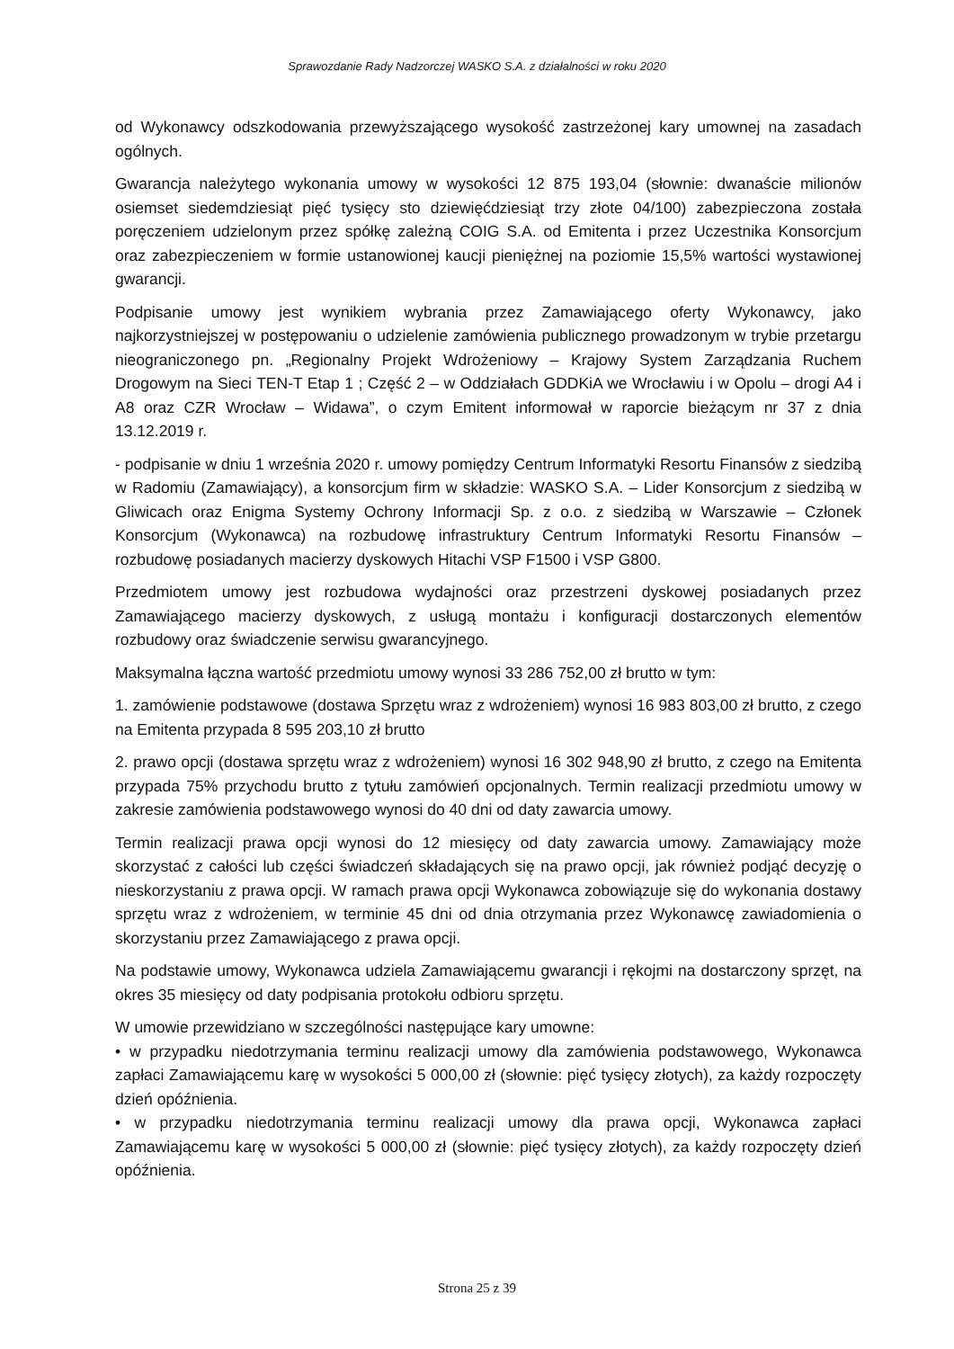Sprawozdanie Rady Nadzorczej WASKO S.A. z działalności w roku 2020
od Wykonawcy odszkodowania przewyższającego wysokość zastrzeżonej kary umownej na zasadach ogólnych.
Gwarancja należytego wykonania umowy w wysokości 12 875 193,04 (słownie: dwanaście milionów osiemset siedemdziesiąt pięć tysięcy sto dziewięćdziesiąt trzy złote 04/100) zabezpieczona została poręczeniem udzielonym przez spółkę zależną COIG S.A. od Emitenta i przez Uczestnika Konsorcjum oraz zabezpieczeniem w formie ustanowionej kaucji pieniężnej na poziomie 15,5% wartości wystawionej gwarancji.
Podpisanie umowy jest wynikiem wybrania przez Zamawiającego oferty Wykonawcy, jako najkorzystniejszej w postępowaniu o udzielenie zamówienia publicznego prowadzonym w trybie przetargu nieograniczonego pn. „Regionalny Projekt Wdrożeniowy – Krajowy System Zarządzania Ruchem Drogowym na Sieci TEN-T Etap 1 ; Część 2 – w Oddziałach GDDKiA we Wrocławiu i w Opolu – drogi A4 i A8 oraz CZR Wrocław – Widawa”, o czym Emitent informował w raporcie bieżącym nr 37 z dnia 13.12.2019 r.
- podpisanie w dniu 1 września 2020 r. umowy pomiędzy Centrum Informatyki Resortu Finansów z siedzibą w Radomiu (Zamawiający), a konsorcjum firm w składzie: WASKO S.A. – Lider Konsorcjum z siedzibą w Gliwicach oraz Enigma Systemy Ochrony Informacji Sp. z o.o. z siedzibą w Warszawie – Członek Konsorcjum (Wykonawca) na rozbudowę infrastruktury Centrum Informatyki Resortu Finansów – rozbudowę posiadanych macierzy dyskowych Hitachi VSP F1500 i VSP G800.
Przedmiotem umowy jest rozbudowa wydajności oraz przestrzeni dyskowej posiadanych przez Zamawiającego macierzy dyskowych, z usługą montażu i konfiguracji dostarczonych elementów rozbudowy oraz świadczenie serwisu gwarancyjnego.
Maksymalna łączna wartość przedmiotu umowy wynosi 33 286 752,00 zł brutto w tym:
1. zamówienie podstawowe (dostawa Sprzętu wraz z wdrożeniem) wynosi 16 983 803,00 zł brutto, z czego na Emitenta przypada 8 595 203,10 zł brutto
2. prawo opcji (dostawa sprzętu wraz z wdrożeniem) wynosi 16 302 948,90 zł brutto, z czego na Emitenta przypada 75% przychodu brutto z tytułu zamówień opcjonalnych. Termin realizacji przedmiotu umowy w zakresie zamówienia podstawowego wynosi do 40 dni od daty zawarcia umowy.
Termin realizacji prawa opcji wynosi do 12 miesięcy od daty zawarcia umowy. Zamawiający może skorzystać z całości lub części świadczeń składających się na prawo opcji, jak również podjąć decyzję o nieskorzystaniu z prawa opcji. W ramach prawa opcji Wykonawca zobowiązuje się do wykonania dostawy sprzętu wraz z wdrożeniem, w terminie 45 dni od dnia otrzymania przez Wykonawcę zawiadomienia o skorzystaniu przez Zamawiającego z prawa opcji.
Na podstawie umowy, Wykonawca udziela Zamawiającemu gwarancji i rękojmi na dostarczony sprzęt, na okres 35 miesięcy od daty podpisania protokołu odbioru sprzętu.
W umowie przewidziano w szczególności następujące kary umowne:
• w przypadku niedotrzymania terminu realizacji umowy dla zamówienia podstawowego, Wykonawca zapłaci Zamawiającemu karę w wysokości 5 000,00 zł (słownie: pięć tysięcy złotych), za każdy rozpoczęty dzień opóźnienia.
• w przypadku niedotrzymania terminu realizacji umowy dla prawa opcji, Wykonawca zapłaci Zamawiającemu karę w wysokości 5 000,00 zł (słownie: pięć tysięcy złotych), za każdy rozpoczęty dzień opóźnienia.
Strona 25 z 39